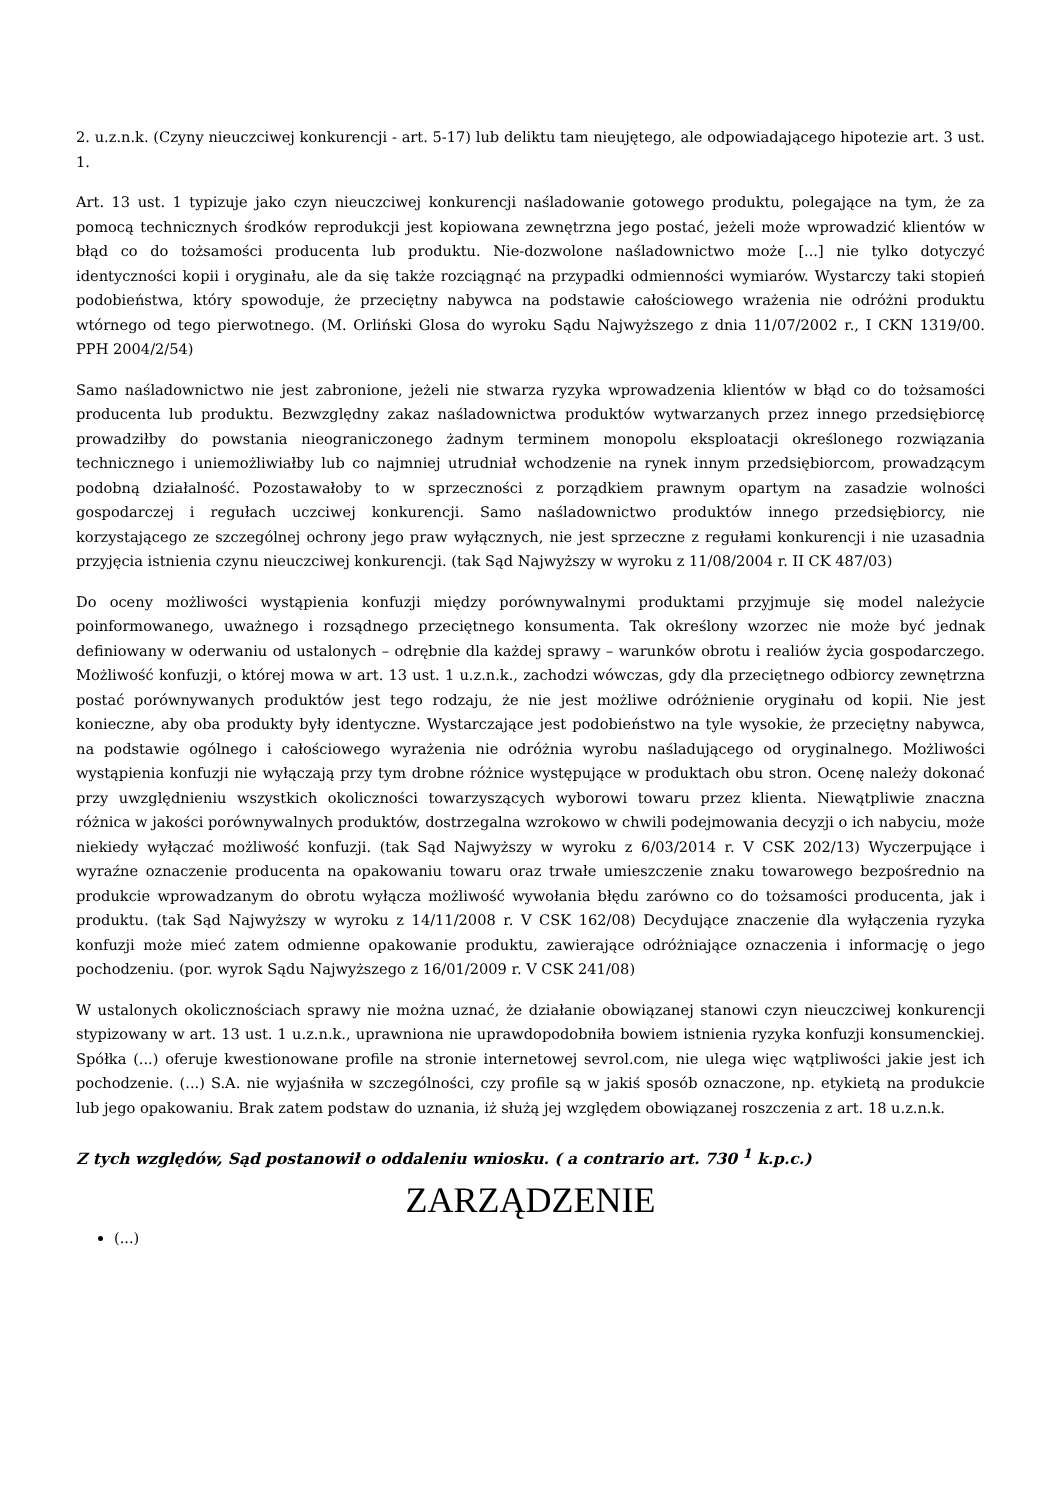2. u.z.n.k. (Czyny nieuczciwej konkurencji - art. 5-17) lub deliktu tam nieujętego, ale odpowiadającego hipotezie art. 3 ust. 1.
Art. 13 ust. 1 typizuje jako czyn nieuczciwej konkurencji naśladowanie gotowego produktu, polegające na tym, że za pomocą technicznych środków reprodukcji jest kopiowana zewnętrzna jego postać, jeżeli może wprowadzić klientów w błąd co do tożsamości producenta lub produktu. Nie-dozwolone naśladownictwo może [...] nie tylko dotyczyć identyczności kopii i oryginału, ale da się także rozciągnąć na przypadki odmienności wymiarów. Wystarczy taki stopień podobieństwa, który spowoduje, że przeciętny nabywca na podstawie całościowego wrażenia nie odróżni produktu wtórnego od tego pierwotnego. (M. Orliński Glosa do wyroku Sądu Najwyższego z dnia 11/07/2002 r., I CKN 1319/00. PPH 2004/2/54)
Samo naśladownictwo nie jest zabronione, jeżeli nie stwarza ryzyka wprowadzenia klientów w błąd co do tożsamości producenta lub produktu. Bezwzględny zakaz naśladownictwa produktów wytwarzanych przez innego przedsiębiorcę prowadziłby do powstania nieograniczonego żadnym terminem monopolu eksploatacji określonego rozwiązania technicznego i uniemożliwiałby lub co najmniej utrudniał wchodzenie na rynek innym przedsiębiorcom, prowadzącym podobną działalność. Pozostawałoby to w sprzeczności z porządkiem prawnym opartym na zasadzie wolności gospodarczej i regułach uczciwej konkurencji. Samo naśladownictwo produktów innego przedsiębiorcy, nie korzystającego ze szczególnej ochrony jego praw wyłącznych, nie jest sprzeczne z regułami konkurencji i nie uzasadnia przyjęcia istnienia czynu nieuczciwej konkurencji. (tak Sąd Najwyższy w wyroku z 11/08/2004 r. II CK 487/03)
Do oceny możliwości wystąpienia konfuzji między porównywalnymi produktami przyjmuje się model należycie poinformowanego, uważnego i rozsądnego przeciętnego konsumenta. Tak określony wzorzec nie może być jednak definiowany w oderwaniu od ustalonych – odrębnie dla każdej sprawy – warunków obrotu i realiów życia gospodarczego. Możliwość konfuzji, o której mowa w art. 13 ust. 1 u.z.n.k., zachodzi wówczas, gdy dla przeciętnego odbiorcy zewnętrzna postać porównywanych produktów jest tego rodzaju, że nie jest możliwe odróżnienie oryginału od kopii. Nie jest konieczne, aby oba produkty były identyczne. Wystarczające jest podobieństwo na tyle wysokie, że przeciętny nabywca, na podstawie ogólnego i całościowego wyrażenia nie odróżnia wyrobu naśladującego od oryginalnego. Możliwości wystąpienia konfuzji nie wyłączają przy tym drobne różnice występujące w produktach obu stron. Ocenę należy dokonać przy uwzględnieniu wszystkich okoliczności towarzyszących wyborowi towaru przez klienta. Niewątpliwie znaczna różnica w jakości porównywalnych produktów, dostrzegalna wzrokowo w chwili podejmowania decyzji o ich nabyciu, może niekiedy wyłączać możliwość konfuzji. (tak Sąd Najwyższy w wyroku z 6/03/2014 r. V CSK 202/13) Wyczerpujące i wyraźne oznaczenie producenta na opakowaniu towaru oraz trwałe umieszczenie znaku towarowego bezpośrednio na produkcie wprowadzanym do obrotu wyłącza możliwość wywołania błędu zarówno co do tożsamości producenta, jak i produktu. (tak Sąd Najwyższy w wyroku z 14/11/2008 r. V CSK 162/08) Decydujące znaczenie dla wyłączenia ryzyka konfuzji może mieć zatem odmienne opakowanie produktu, zawierające odróżniające oznaczenia i informację o jego pochodzeniu. (por. wyrok Sądu Najwyższego z 16/01/2009 r. V CSK 241/08)
W ustalonych okolicznościach sprawy nie można uznać, że działanie obowiązanej stanowi czyn nieuczciwej konkurencji stypizowany w art. 13 ust. 1 u.z.n.k., uprawniona nie uprawdopodobniła bowiem istnienia ryzyka konfuzji konsumenckiej. Spółka (...) oferuje kwestionowane profile na stronie internetowej sevrol.com, nie ulega więc wątpliwości jakie jest ich pochodzenie. (...) S.A. nie wyjaśniła w szczególności, czy profile są w jakiś sposób oznaczone, np. etykietą na produkcie lub jego opakowaniu. Brak zatem podstaw do uznania, iż służą jej względem obowiązanej roszczenia z art. 18 u.z.n.k.
Z tych względów, Sąd postanowił o oddaleniu wniosku. ( a contrario art. 730 <sup>1</sup> k.p.c.)
ZARZĄDZENIE
(...)